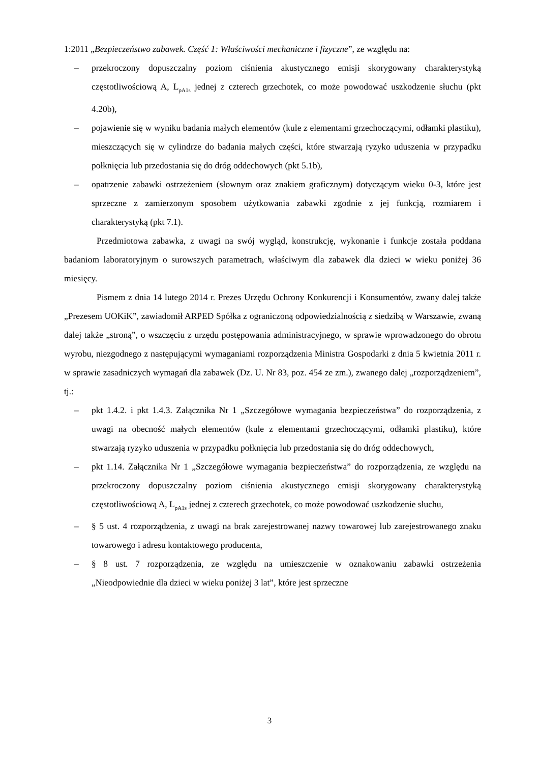1:2011 „Bezpieczeństwo zabawek. Część 1: Właściwości mechaniczne i fizyczne”, ze względu na:
– przekroczony dopuszczalny poziom ciśnienia akustycznego emisji skorygowany charakterystyką częstotliwościową A, L<sub>pA1s</sub> jednej z czterech grzechotek, co może powodować uszkodzenie słuchu (pkt 4.20b),
– pojawienie się w wyniku badania małych elementów (kule z elementami grzechoczącymi, odłamki plastiku), mieszczących się w cylindrze do badania małych części, które stwarzają ryzyko uduszenia w przypadku połknięcia lub przedostania się do dróg oddechowych (pkt 5.1b),
– opatrzenie zabawki ostrzeżeniem (słownym oraz znakiem graficznym) dotyczącym wieku 0-3, które jest sprzeczne z zamierzonym sposobem użytkowania zabawki zgodnie z jej funkcją, rozmiarem i charakterystyką (pkt 7.1).
Przedmiotowa zabawka, z uwagi na swój wygląd, konstrukcję, wykonanie i funkcje została poddana badaniom laboratoryjnym o surowszych parametrach, właściwym dla zabawek dla dzieci w wieku poniżej 36 miesięcy.
Pismem z dnia 14 lutego 2014 r. Prezes Urzędu Ochrony Konkurencji i Konsumentów, zwany dalej także „Prezesem UOKiK”, zawiadomił ARPED Spółka z ograniczoną odpowiedzialnością z siedzibą w Warszawie, zwaną dalej także „stroną”, o wszczęciu z urzędu postępowania administracyjnego, w sprawie wprowadzonego do obrotu wyrobu, niezgodnego z następującymi wymaganiami rozporządzenia Ministra Gospodarki z dnia 5 kwietnia 2011 r. w sprawie zasadniczych wymagań dla zabawek (Dz. U. Nr 83, poz. 454 ze zm.), zwanego dalej „rozporządzeniem”, tj.:
– pkt 1.4.2. i pkt 1.4.3. Załącznika Nr 1 „Szczegółowe wymagania bezpieczeństwa” do rozporządzenia, z uwagi na obecność małych elementów (kule z elementami grzechoczącymi, odłamki plastiku), które stwarzają ryzyko uduszenia w przypadku połknięcia lub przedostania się do dróg oddechowych,
– pkt 1.14. Załącznika Nr 1 „Szczegółowe wymagania bezpieczeństwa” do rozporządzenia, ze względu na przekroczony dopuszczalny poziom ciśnienia akustycznego emisji skorygowany charakterystyką częstotliwościową A, L<sub>pA1s</sub> jednej z czterech grzechotek, co może powodować uszkodzenie słuchu,
– § 5 ust. 4 rozporządzenia, z uwagi na brak zarejestrowanej nazwy towarowej lub zarejestrowanego znaku towarowego i adresu kontaktowego producenta,
– § 8 ust. 7 rozporządzenia, ze względu na umieszczenie w oznakowaniu zabawki ostrzeżenia „Nieodpowiednie dla dzieci w wieku poniżej 3 lat”, które jest sprzeczne
3